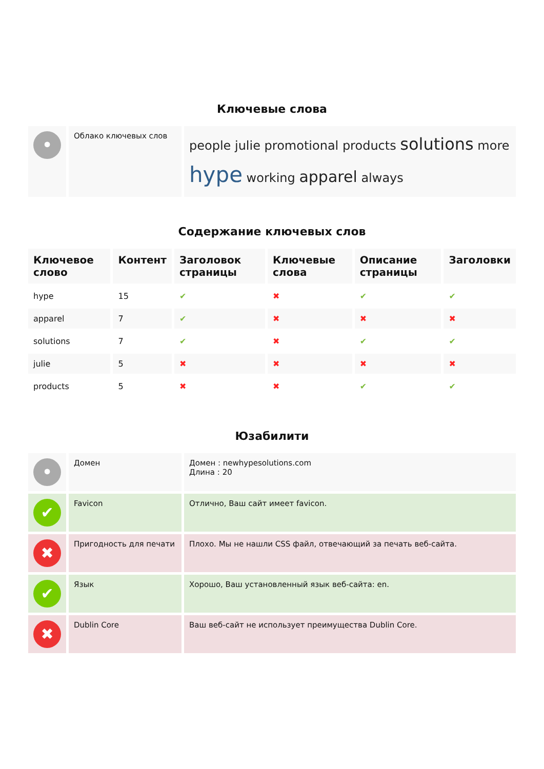Ключевые слова
| • | Облако ключевых слов | people julie promotional products solutions more hype working apparel always |
Содержание ключевых слов
| Ключевое слово | Контент | Заголовок страницы | Ключевые слова | Описание страницы | Заголовки |
| --- | --- | --- | --- | --- | --- |
| hype | 15 | ✔ | ✖ | ✔ | ✔ |
| apparel | 7 | ✔ | ✖ | ✖ | ✖ |
| solutions | 7 | ✔ | ✖ | ✔ | ✔ |
| julie | 5 | ✖ | ✖ | ✖ | ✖ |
| products | 5 | ✖ | ✖ | ✔ | ✔ |
Юзабилити
| • | Домен | Домен : newhypesolutions.com Длина : 20 |
| ✔ | Favicon | Отлично, Ваш сайт имеет favicon. |
| ✖ | Пригодность для печати | Плохо. Мы не нашли CSS файл, отвечающий за печать веб-сайта. |
| ✔ | Язык | Хорошо, Ваш установленный язык веб-сайта: en. |
| ✖ | Dublin Core | Ваш веб-сайт не использует преимущества Dublin Core. |